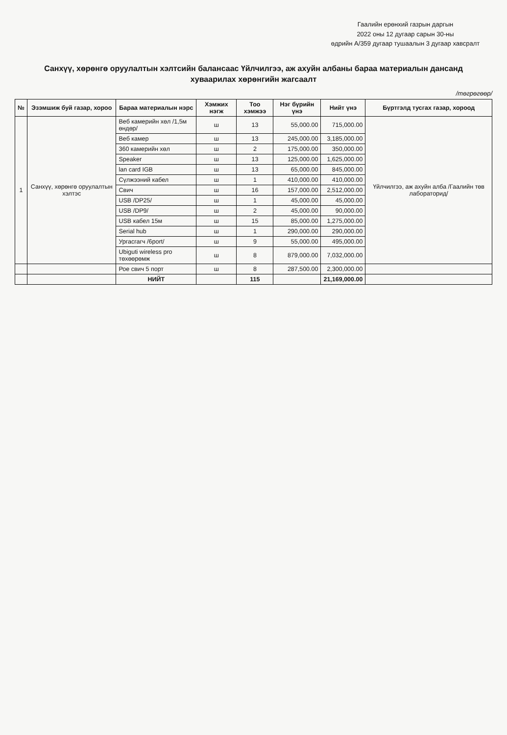Гаалийн ерөнхий газрын даргын
2022 оны 12 дугаар сарын 30-ны
өдрийн А/359 дугаар тушаалын 3 дугаар хавсралт
Санхүү, хөрөнгө оруулалтын хэлтсийн балансаас Үйлчилгээ, аж ахуйн албаны бараа материалын дансанд хуваарилах хөрөнгийн жагсаалт
/төгрөгөөр/
| № | Эзэмшиж буй газар, хороо | Бараа материалын нэрс | Хэмжих нэгж | Тоо хэмжээ | Нэг бүрийн үнэ | Нийт үнэ | Бүртгэлд тусгах газар, хороод |
| --- | --- | --- | --- | --- | --- | --- | --- |
| 1 | Санхүү, хөрөнгө оруулалтын хэлтэс | Веб камерийн хөл /1,5м өндөр/ | ш | 13 | 55,000.00 | 715,000.00 | Үйлчилгээ, аж ахуйн алба /Гаалийн төв лабораторид/ |
| | | Веб камер | ш | 13 | 245,000.00 | 3,185,000.00 | |
| | | 360 камерийн хөл | ш | 2 | 175,000.00 | 350,000.00 | |
| | | Speaker | ш | 13 | 125,000.00 | 1,625,000.00 | |
| | | lan card IGB | ш | 13 | 65,000.00 | 845,000.00 | |
| | | Сүлжээний кабел | ш | 1 | 410,000.00 | 410,000.00 | |
| | | Свич | ш | 16 | 157,000.00 | 2,512,000.00 | |
| | | USB /DP25/ | ш | 1 | 45,000.00 | 45,000.00 | |
| | | USB /DP9/ | ш | 2 | 45,000.00 | 90,000.00 | |
| | | USB кабел 15м | ш | 15 | 85,000.00 | 1,275,000.00 | |
| | | Serial hub | ш | 1 | 290,000.00 | 290,000.00 | |
| | | Ургасгагч /6port/ | ш | 9 | 55,000.00 | 495,000.00 | |
| | | Ubiguti wireless pro төхөөрөмж | ш | 8 | 879,000.00 | 7,032,000.00 | |
| | | Рое свич 5 порт | ш | 8 | 287,500.00 | 2,300,000.00 | |
| | | НИЙТ | | 115 | | 21,169,000.00 | |